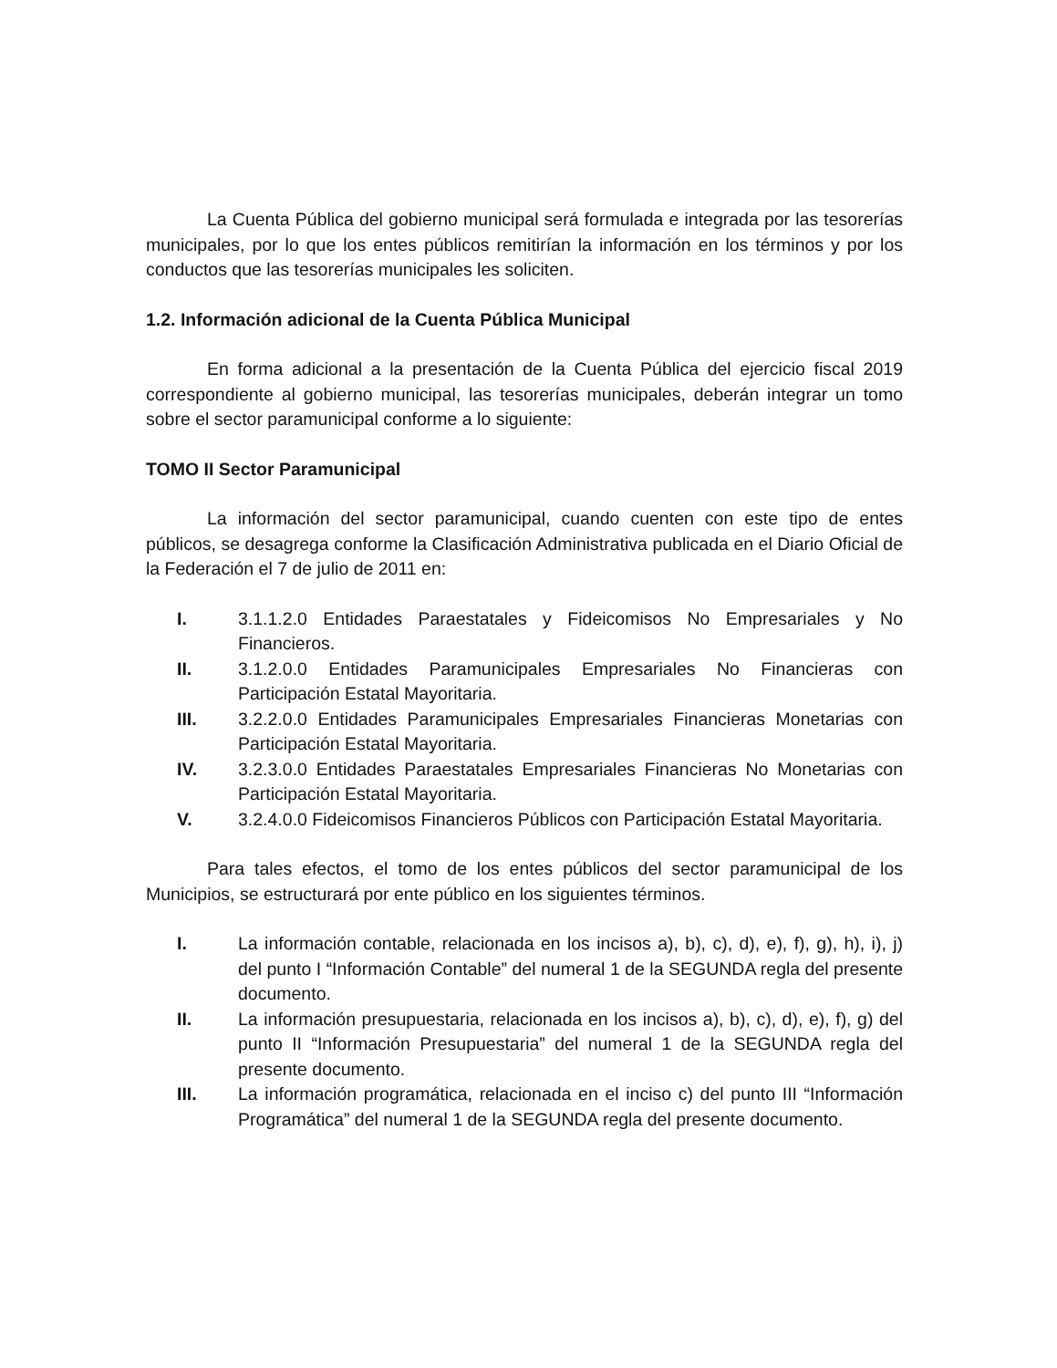La Cuenta Pública del gobierno municipal será formulada e integrada por las tesorerías municipales, por lo que los entes públicos remitirían la información en los términos y por los conductos que las tesorerías municipales les soliciten.
1.2. Información adicional de la Cuenta Pública Municipal
En forma adicional a la presentación de la Cuenta Pública del ejercicio fiscal 2019 correspondiente al gobierno municipal, las tesorerías municipales, deberán integrar un tomo sobre el sector paramunicipal conforme a lo siguiente:
TOMO II Sector Paramunicipal
La información del sector paramunicipal, cuando cuenten con este tipo de entes públicos, se desagrega conforme la Clasificación Administrativa publicada en el Diario Oficial de la Federación el 7 de julio de 2011 en:
I. 3.1.1.2.0 Entidades Paraestatales y Fideicomisos No Empresariales y No Financieros.
II. 3.1.2.0.0 Entidades Paramunicipales Empresariales No Financieras con Participación Estatal Mayoritaria.
III. 3.2.2.0.0 Entidades Paramunicipales Empresariales Financieras Monetarias con Participación Estatal Mayoritaria.
IV. 3.2.3.0.0 Entidades Paraestatales Empresariales Financieras No Monetarias con Participación Estatal Mayoritaria.
V. 3.2.4.0.0 Fideicomisos Financieros Públicos con Participación Estatal Mayoritaria.
Para tales efectos, el tomo de los entes públicos del sector paramunicipal de los Municipios, se estructurará por ente público en los siguientes términos.
I. La información contable, relacionada en los incisos a), b), c), d), e), f), g), h), i), j) del punto I “Información Contable” del numeral 1 de la SEGUNDA regla del presente documento.
II. La información presupuestaria, relacionada en los incisos a), b), c), d), e), f), g) del punto II “Información Presupuestaria” del numeral 1 de la SEGUNDA regla del presente documento.
III. La información programática, relacionada en el inciso c) del punto III “Información Programática” del numeral 1 de la SEGUNDA regla del presente documento.